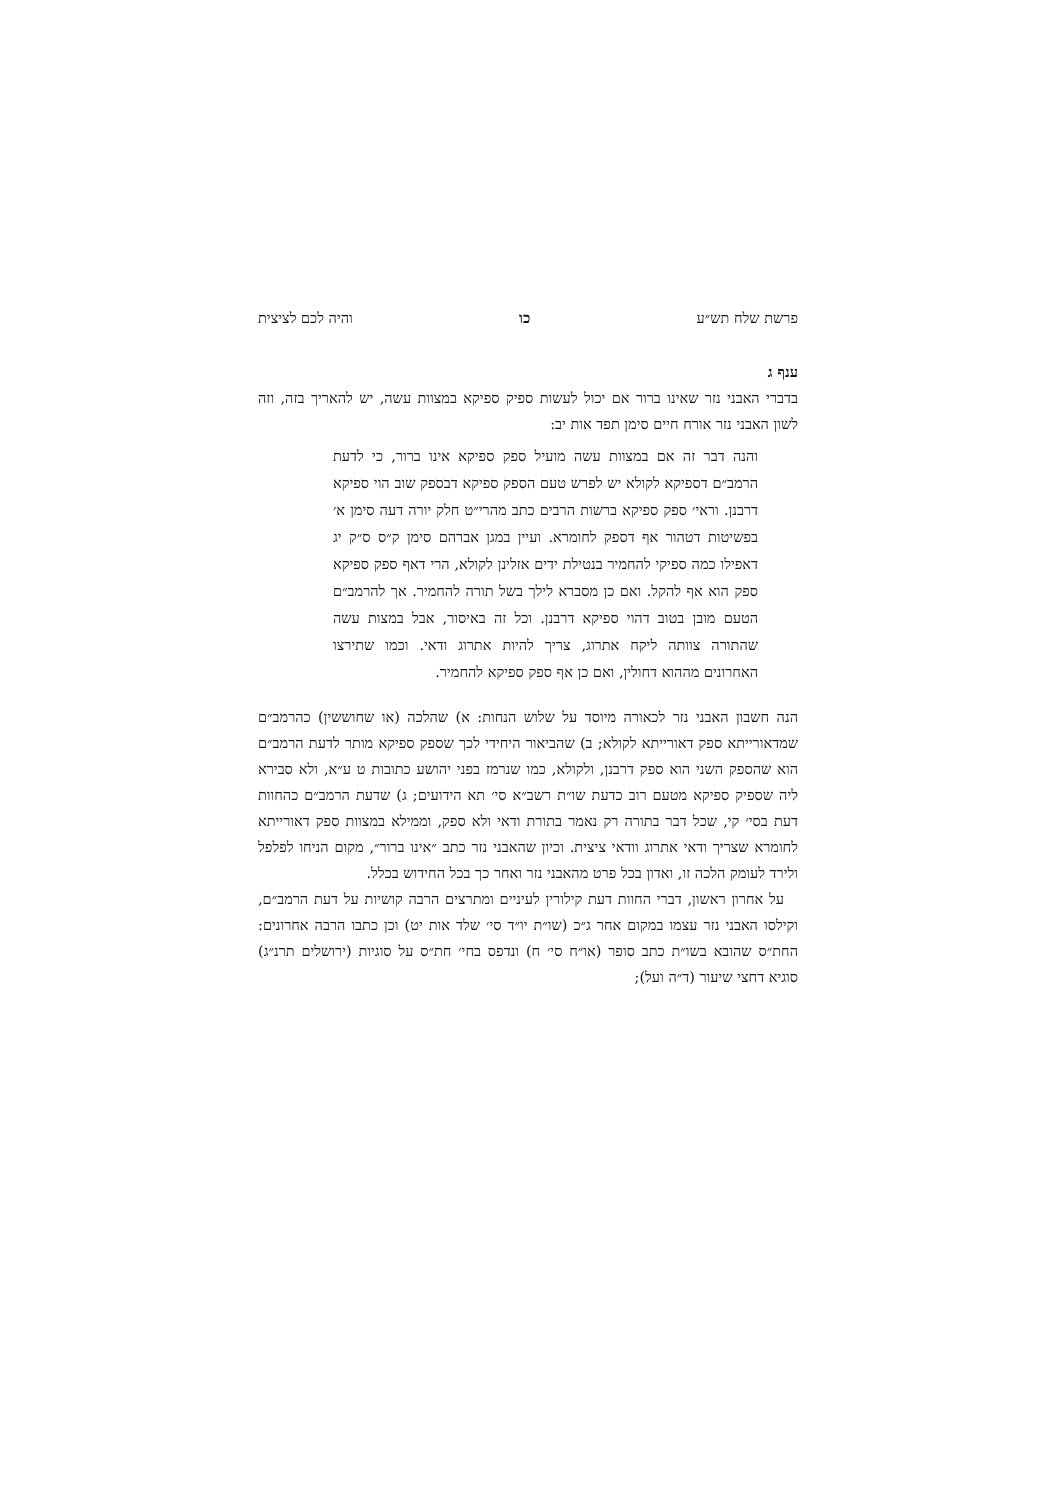פרשת שלח תש״ע כו והיה לכם לציצית
ענף ג
בדברי האבני נזר שאינו ברור אם יכול לעשות ספיק ספיקא במצוות עשה, יש להאריך בזה, וזה לשון האבני נזר אורח חיים סימן תפד אות יב:
והנה דבר זה אם במצוות עשה מועיל ספק ספיקא אינו ברור, כי לדעת הרמב״ם דספיקא לקולא יש לפרש טעם הספק ספיקא דבספק שוב הוי ספיקא דרבנן. וראי׳ ספק ספיקא ברשות הרבים כתב מהרי״ט חלק יורה דעה סימן א׳ בפשיטות דטהור אף דספק לחומרא. ועיין במגן אברהם סימן ק״ס ס״ק יג דאפילו כמה ספיקי להחמיר בנטילת ידים אזלינן לקולא, הרי דאף ספק ספיקא ספק הוא אף להקל. ואם כן מסברא לילך בשל תורה להחמיר. אך להרמב״ם הטעם מובן בטוב דהוי ספיקא דרבנן. וכל זה באיסור, אבל במצות עשה שהתורה צוותה ליקח אתרוג, צריך להיות אתרוג ודאי. וכמו שתירצו האחרונים מההוא דחולין, ואם כן אף ספק ספיקא להחמיר.
הנה חשבון האבני נזר לכאורה מיוסד על שלוש הנחות: א) שהלכה (או שחוששין) כהרמב״ם שמדאורייתא ספק דאורייתא לקולא; ב) שהביאור היחידי לכך שספק ספיקא מותר לדעת הרמב״ם הוא שהספק השני הוא ספק דרבנן, ולקולא, כמו שנרמז בפני יהושע כתובות ט ע״א, ולא סבירא ליה שספיק ספיקא מטעם רוב כדעת שו״ת רשב״א סי׳ תא הידועים; ג) שדעת הרמב״ם כהחוות דעת בסי׳ קי, שכל דבר בתורה רק נאמר בתורת ודאי ולא ספק, וממילא במצוות ספק דאורייתא לחומרא שצריך ודאי אתרוג וודאי ציצית. וכיון שהאבני נזר כתב ״אינו ברור״, מקום הניחו לפלפל ולירד לעומק הלכה זו, ואדון בכל פרט מהאבני נזר ואחר כך בכל החידוש בכלל.
על אחרון ראשון, דברי החוות דעת קילורין לעיניים ומתרצים הרבה קושיות על דעת הרמב״ם, וקילסו האבני נזר עצמו במקום אחר ג״כ (שו״ת יו״ד סי׳ שלד אות יט) וכן כתבו הרבה אחרונים: החת״ס שהובא בשו״ת כתב סופר (או״ח סי׳ ח) ונדפס בחי׳ חת״ס על סוגיות (ירושלים תרנ״ג) סוגיא דחצי שיעור (ד״ה ועל);